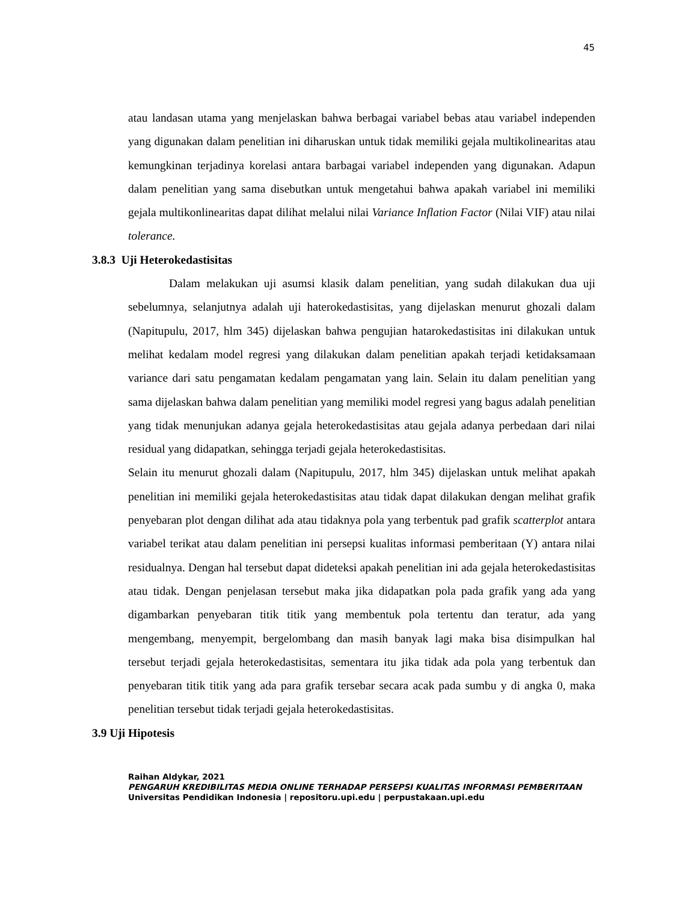45
atau landasan utama yang menjelaskan bahwa berbagai variabel bebas atau variabel independen yang digunakan dalam penelitian ini diharuskan untuk tidak memiliki gejala multikolinearitas atau kemungkinan terjadinya korelasi antara barbagai variabel independen yang digunakan. Adapun dalam penelitian yang sama disebutkan untuk mengetahui bahwa apakah variabel ini memiliki gejala multikonlinearitas dapat dilihat melalui nilai Variance Inflation Factor (Nilai VIF) atau nilai tolerance.
3.8.3 Uji Heterokedastisitas
Dalam melakukan uji asumsi klasik dalam penelitian, yang sudah dilakukan dua uji sebelumnya, selanjutnya adalah uji haterokedastisitas, yang dijelaskan menurut ghozali dalam (Napitupulu, 2017, hlm 345) dijelaskan bahwa pengujian hatarokedastisitas ini dilakukan untuk melihat kedalam model regresi yang dilakukan dalam penelitian apakah terjadi ketidaksamaan variance dari satu pengamatan kedalam pengamatan yang lain. Selain itu dalam penelitian yang sama dijelaskan bahwa dalam penelitian yang memiliki model regresi yang bagus adalah penelitian yang tidak menunjukan adanya gejala heterokedastisitas atau gejala adanya perbedaan dari nilai residual yang didapatkan, sehingga terjadi gejala heterokedastisitas.
Selain itu menurut ghozali dalam (Napitupulu, 2017, hlm 345) dijelaskan untuk melihat apakah penelitian ini memiliki gejala heterokedastisitas atau tidak dapat dilakukan dengan melihat grafik penyebaran plot dengan dilihat ada atau tidaknya pola yang terbentuk pad grafik scatterplot antara variabel terikat atau dalam penelitian ini persepsi kualitas informasi pemberitaan (Y) antara nilai residualnya. Dengan hal tersebut dapat dideteksi apakah penelitian ini ada gejala heterokedastisitas atau tidak. Dengan penjelasan tersebut maka jika didapatkan pola pada grafik yang ada yang digambarkan penyebaran titik titik yang membentuk pola tertentu dan teratur, ada yang mengembang, menyempit, bergelombang dan masih banyak lagi maka bisa disimpulkan hal tersebut terjadi gejala heterokedastisitas, sementara itu jika tidak ada pola yang terbentuk dan penyebaran titik titik yang ada para grafik tersebar secara acak pada sumbu y di angka 0, maka penelitian tersebut tidak terjadi gejala heterokedastisitas.
3.9 Uji Hipotesis
Raihan Aldykar, 2021
PENGARUH KREDIBILITAS MEDIA ONLINE TERHADAP PERSEPSI KUALITAS INFORMASI PEMBERITAAN
Universitas Pendidikan Indonesia | repositoru.upi.edu | perpustakaan.upi.edu